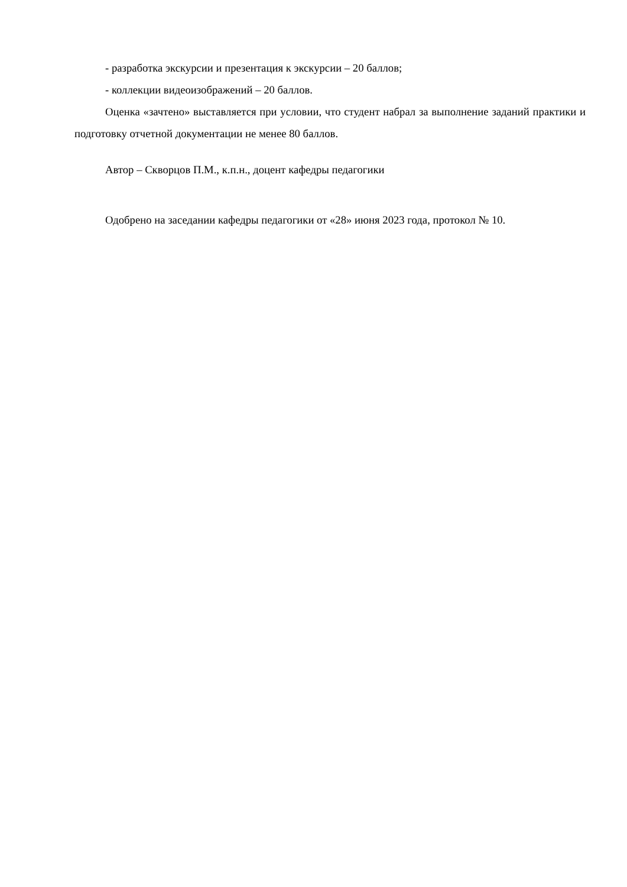- разработка экскурсии и презентация к экскурсии – 20 баллов;
- коллекции видеоизображений – 20 баллов.
Оценка «зачтено» выставляется при условии, что студент набрал за выполнение заданий практики и подготовку отчетной документации не менее 80 баллов.
Автор – Скворцов П.М., к.п.н., доцент кафедры педагогики
Одобрено на заседании кафедры педагогики от «28» июня 2023 года, протокол № 10.